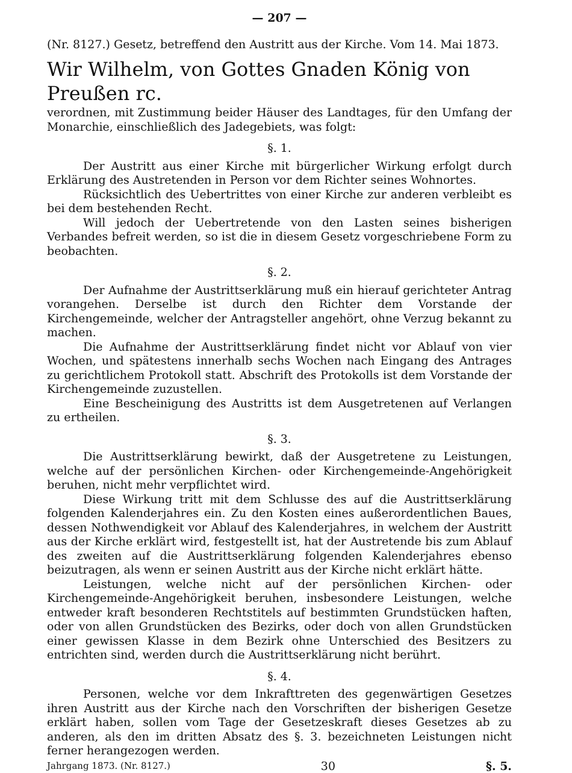— 207 —
(Nr. 8127.) Gesetz, betreffend den Austritt aus der Kirche. Vom 14. Mai 1873.
Wir Wilhelm, von Gottes Gnaden König von Preußen rc.
verordnen, mit Zustimmung beider Häuser des Landtages, für den Umfang der Monarchie, einschließlich des Jadegebiets, was folgt:
§. 1.
Der Austritt aus einer Kirche mit bürgerlicher Wirkung erfolgt durch Erklärung des Austretenden in Person vor dem Richter seines Wohnortes.
Rücksichtlich des Uebertrittes von einer Kirche zur anderen verbleibt es bei dem bestehenden Recht.
Will jedoch der Uebertretende von den Lasten seines bisherigen Verbandes befreit werden, so ist die in diesem Gesetz vorgeschriebene Form zu beobachten.
§. 2.
Der Aufnahme der Austrittserklärung muß ein hierauf gerichteter Antrag vorangehen. Derselbe ist durch den Richter dem Vorstande der Kirchengemeinde, welcher der Antragsteller angehört, ohne Verzug bekannt zu machen.
Die Aufnahme der Austrittserklärung findet nicht vor Ablauf von vier Wochen, und spätestens innerhalb sechs Wochen nach Eingang des Antrages zu gerichtlichem Protokoll statt. Abschrift des Protokolls ist dem Vorstande der Kirchengemeinde zuzustellen.
Eine Bescheinigung des Austritts ist dem Ausgetretenen auf Verlangen zu ertheilen.
§. 3.
Die Austrittserklärung bewirkt, daß der Ausgetretene zu Leistungen, welche auf der persönlichen Kirchen- oder Kirchengemeinde-Angehörigkeit beruhen, nicht mehr verpflichtet wird.
Diese Wirkung tritt mit dem Schlusse des auf die Austrittserklärung folgenden Kalenderjahres ein. Zu den Kosten eines außerordentlichen Baues, dessen Nothwendigkeit vor Ablauf des Kalenderjahres, in welchem der Austritt aus der Kirche erklärt wird, festgestellt ist, hat der Austretende bis zum Ablauf des zweiten auf die Austrittserklärung folgenden Kalenderjahres ebenso beizutragen, als wenn er seinen Austritt aus der Kirche nicht erklärt hätte.
Leistungen, welche nicht auf der persönlichen Kirchen- oder Kirchengemeinde-Angehörigkeit beruhen, insbesondere Leistungen, welche entweder kraft besonderen Rechtstitels auf bestimmten Grundstücken haften, oder von allen Grundstücken des Bezirks, oder doch von allen Grundstücken einer gewissen Klasse in dem Bezirk ohne Unterschied des Besitzers zu entrichten sind, werden durch die Austrittserklärung nicht berührt.
§. 4.
Personen, welche vor dem Inkrafttreten des gegenwärtigen Gesetzes ihren Austritt aus der Kirche nach den Vorschriften der bisherigen Gesetze erklärt haben, sollen vom Tage der Gesetzeskraft dieses Gesetzes ab zu anderen, als den im dritten Absatz des §. 3. bezeichneten Leistungen nicht ferner herangezogen werden.
Jahrgang 1873. (Nr. 8127.) 30 §. 5.